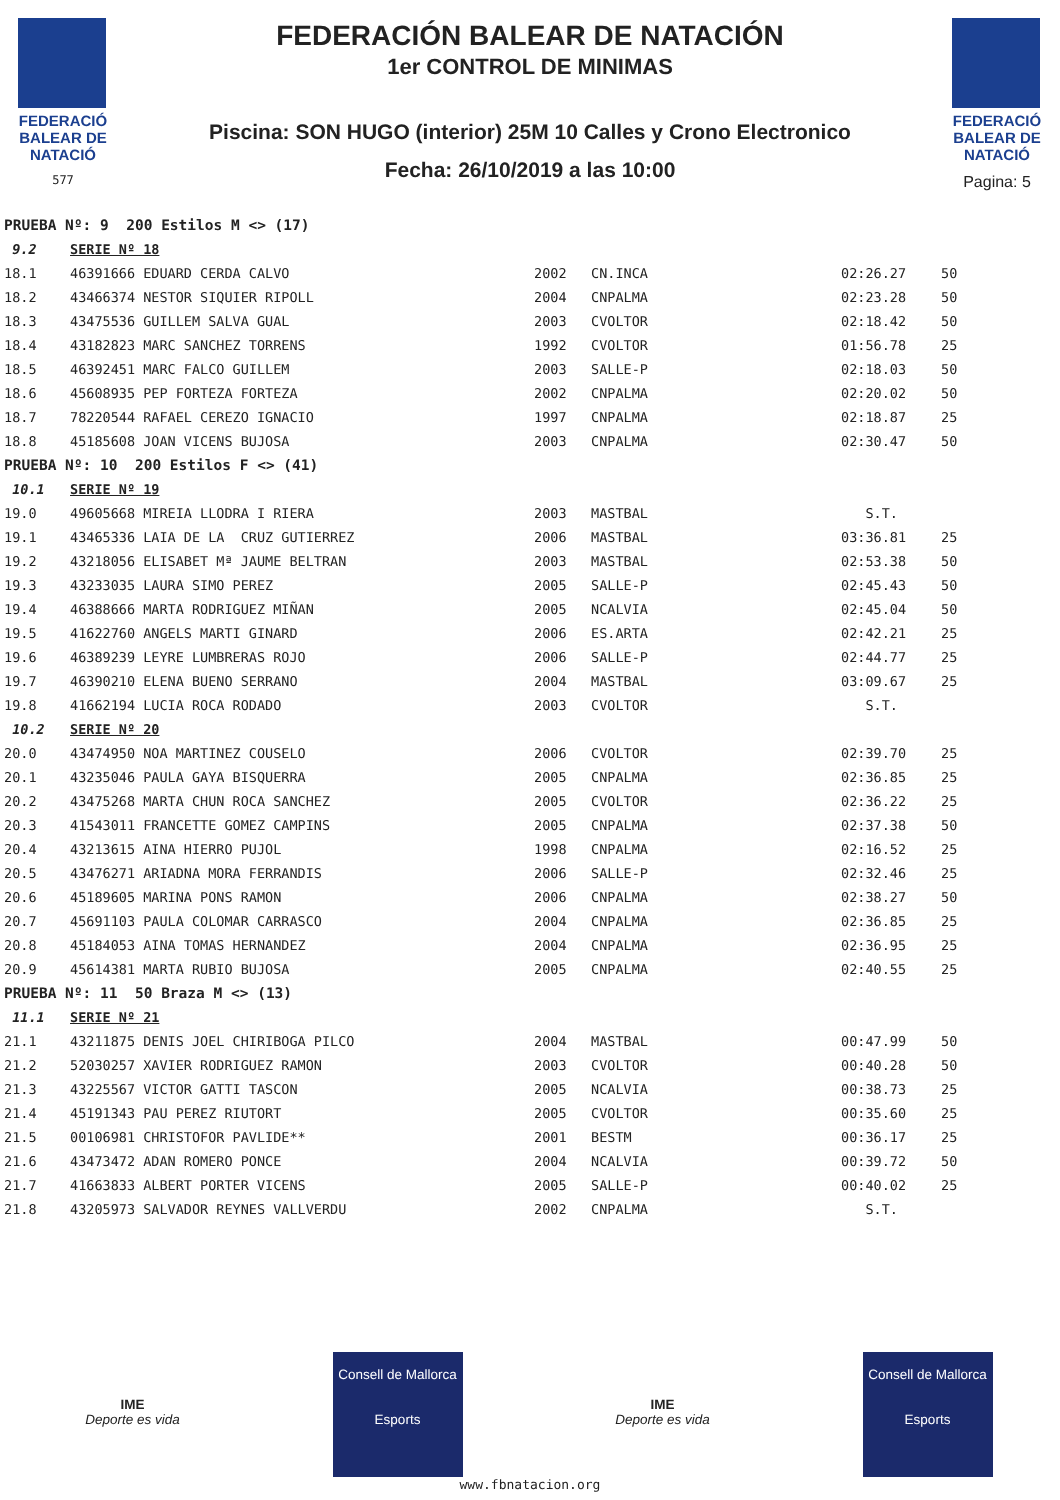FEDERACIÓ
BALEAR DE
NATACIÓ
577
FEDERACIÓN BALEAR DE NATACIÓN
1er CONTROL DE MINIMAS
Piscina: SON HUGO (interior) 25M 10 Calles y Crono Electronico
Fecha: 26/10/2019 a las 10:00
FEDERACIÓ
BALEAR DE
NATACIÓ
Pagina: 5
| PRUEBA Nº: 9 200 Estilos M <> (17) | | | | | |
| 9.2 | SERIE Nº 18 | | | | |
| 18.1 | 46391666 EDUARD CERDA CALVO | 2002 | CN.INCA | 02:26.27 | 50 |
| 18.2 | 43466374 NESTOR SIQUIER RIPOLL | 2004 | CNPALMA | 02:23.28 | 50 |
| 18.3 | 43475536 GUILLEM SALVA GUAL | 2003 | CVOLTOR | 02:18.42 | 50 |
| 18.4 | 43182823 MARC SANCHEZ TORRENS | 1992 | CVOLTOR | 01:56.78 | 25 |
| 18.5 | 46392451 MARC FALCO GUILLEM | 2003 | SALLE-P | 02:18.03 | 50 |
| 18.6 | 45608935 PEP FORTEZA FORTEZA | 2002 | CNPALMA | 02:20.02 | 50 |
| 18.7 | 78220544 RAFAEL CEREZO IGNACIO | 1997 | CNPALMA | 02:18.87 | 25 |
| 18.8 | 45185608 JOAN VICENS BUJOSA | 2003 | CNPALMA | 02:30.47 | 50 |
| PRUEBA Nº: 10 200 Estilos F <> (41) | | | | | |
| 10.1 | SERIE Nº 19 | | | | |
| 19.0 | 49605668 MIREIA LLODRA I RIERA | 2003 | MASTBAL | S.T. | |
| 19.1 | 43465336 LAIA DE LA CRUZ GUTIERREZ | 2006 | MASTBAL | 03:36.81 | 25 |
| 19.2 | 43218056 ELISABET Mª JAUME BELTRAN | 2003 | MASTBAL | 02:53.38 | 50 |
| 19.3 | 43233035 LAURA SIMO PEREZ | 2005 | SALLE-P | 02:45.43 | 50 |
| 19.4 | 46388666 MARTA RODRIGUEZ MIÑAN | 2005 | NCALVIA | 02:45.04 | 50 |
| 19.5 | 41622760 ANGELS MARTI GINARD | 2006 | ES.ARTA | 02:42.21 | 25 |
| 19.6 | 46389239 LEYRE LUMBRERAS ROJO | 2006 | SALLE-P | 02:44.77 | 25 |
| 19.7 | 46390210 ELENA BUENO SERRANO | 2004 | MASTBAL | 03:09.67 | 25 |
| 19.8 | 41662194 LUCIA ROCA RODADO | 2003 | CVOLTOR | S.T. | |
| 10.2 | SERIE Nº 20 | | | | |
| 20.0 | 43474950 NOA MARTINEZ COUSELO | 2006 | CVOLTOR | 02:39.70 | 25 |
| 20.1 | 43235046 PAULA GAYA BISQUERRA | 2005 | CNPALMA | 02:36.85 | 25 |
| 20.2 | 43475268 MARTA CHUN ROCA SANCHEZ | 2005 | CVOLTOR | 02:36.22 | 25 |
| 20.3 | 41543011 FRANCETTE GOMEZ CAMPINS | 2005 | CNPALMA | 02:37.38 | 50 |
| 20.4 | 43213615 AINA HIERRO PUJOL | 1998 | CNPALMA | 02:16.52 | 25 |
| 20.5 | 43476271 ARIADNA MORA FERRANDIS | 2006 | SALLE-P | 02:32.46 | 25 |
| 20.6 | 45189605 MARINA PONS RAMON | 2006 | CNPALMA | 02:38.27 | 50 |
| 20.7 | 45691103 PAULA COLOMAR CARRASCO | 2004 | CNPALMA | 02:36.85 | 25 |
| 20.8 | 45184053 AINA TOMAS HERNANDEZ | 2004 | CNPALMA | 02:36.95 | 25 |
| 20.9 | 45614381 MARTA RUBIO BUJOSA | 2005 | CNPALMA | 02:40.55 | 25 |
| PRUEBA Nº: 11 50 Braza M <> (13) | | | | | |
| 11.1 | SERIE Nº 21 | | | | |
| 21.1 | 43211875 DENIS JOEL CHIRIBOGA PILCO | 2004 | MASTBAL | 00:47.99 | 50 |
| 21.2 | 52030257 XAVIER RODRIGUEZ RAMON | 2003 | CVOLTOR | 00:40.28 | 50 |
| 21.3 | 43225567 VICTOR GATTI TASCON | 2005 | NCALVIA | 00:38.73 | 25 |
| 21.4 | 45191343 PAU PEREZ RIUTORT | 2005 | CVOLTOR | 00:35.60 | 25 |
| 21.5 | 00106981 CHRISTOFOR PAVLIDE** | 2001 | BESTM | 00:36.17 | 25 |
| 21.6 | 43473472 ADAN ROMERO PONCE | 2004 | NCALVIA | 00:39.72 | 50 |
| 21.7 | 41663833 ALBERT PORTER VICENS | 2005 | SALLE-P | 00:40.02 | 25 |
| 21.8 | 43205973 SALVADOR REYNES VALLVERDU | 2002 | CNPALMA | S.T. | |
IME
Deporte es vida
Consell de Mallorca
Esports
IME
Deporte es vida
Consell de Mallorca
Esports
www.fbnatacion.org